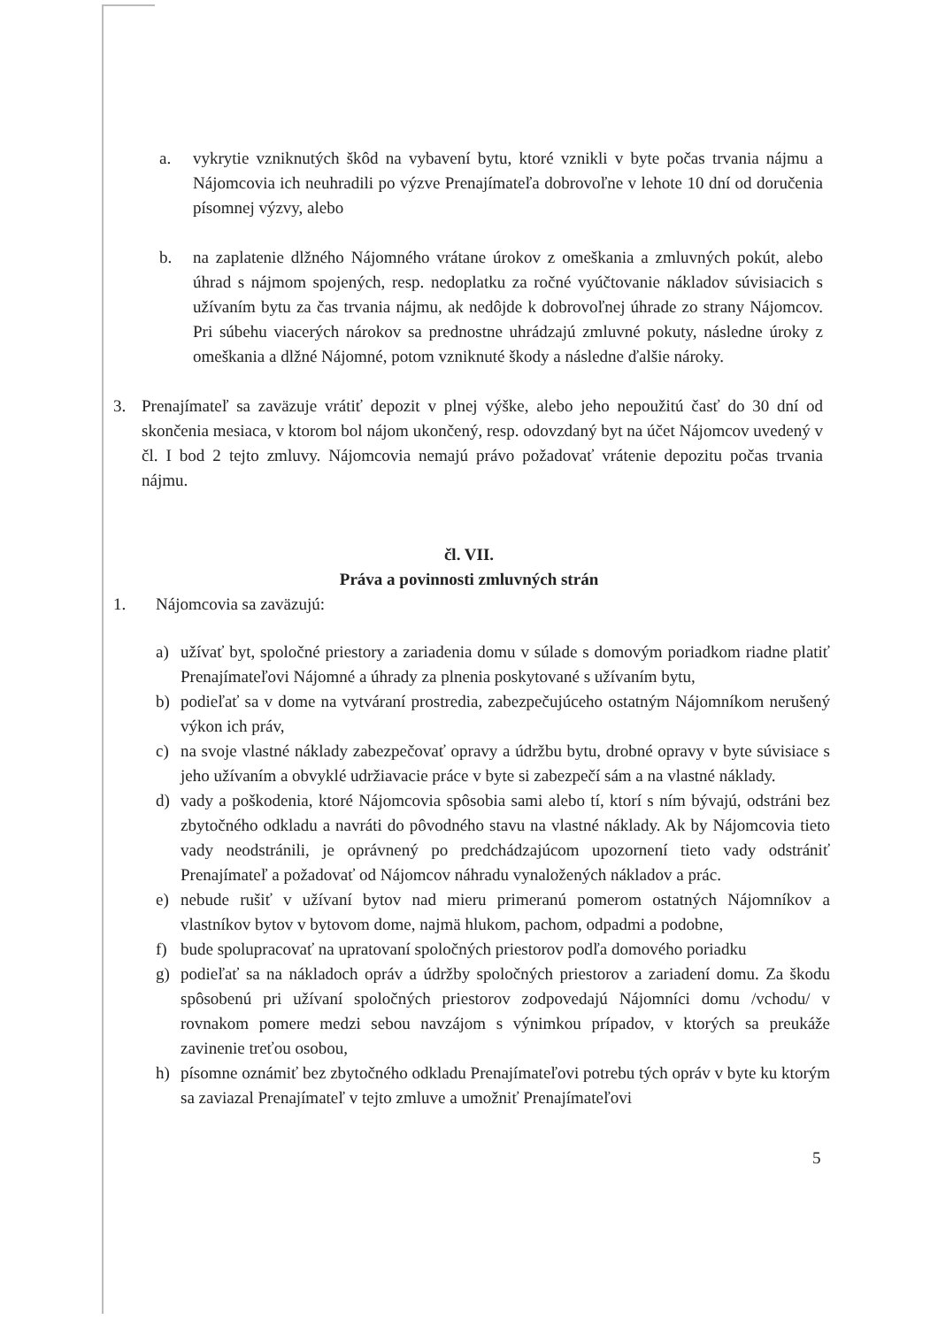a. vykrytie vzniknutých škôd na vybavení bytu, ktoré vznikli v byte počas trvania nájmu a Nájomcovia ich neuhradili po výzve Prenajímateľa dobrovoľne v lehote 10 dní od doručenia písomnej výzvy, alebo
b. na zaplatenie dlžného Nájomného vrátane úrokov z omeškania a zmluvných pokút, alebo úhrad s nájmom spojených, resp. nedoplatku za ročné vyúčtovanie nákladov súvisiacich s užívaním bytu za čas trvania nájmu, ak nedôjde k dobrovoľnej úhrade zo strany Nájomcov. Pri súbehu viacerých nárokov sa prednostne uhrádzajú zmluvné pokuty, následne úroky z omeškania a dlžné Nájomné, potom vzniknuté škody a následne ďalšie nároky.
3. Prenajímateľ sa zaväzuje vrátiť depozit v plnej výške, alebo jeho nepoužitú časť do 30 dní od skončenia mesiaca, v ktorom bol nájom ukončený, resp. odovzdaný byt na účet Nájomcov uvedený v čl. I bod 2 tejto zmluvy. Nájomcovia nemajú právo požadovať vrátenie depozitu počas trvania nájmu.
čl. VII.
Práva a povinnosti zmluvných strán
1. Nájomcovia sa zaväzujú:
a) užívať byt, spoločné priestory a zariadenia domu v súlade s domovým poriadkom riadne platiť Prenajímateľovi Nájomné a úhrady za plnenia poskytované s užívaním bytu,
b) podieľať sa v dome na vytváraní prostredia, zabezpečujúceho ostatným Nájomníkom nerušený výkon ich práv,
c) na svoje vlastné náklady zabezpečovať opravy a údržbu bytu, drobné opravy v byte súvisiace s jeho užívaním a obvyklé udržiavacie práce v byte si zabezpečí sám a na vlastné náklady.
d) vady a poškodenia, ktoré Nájomcovia spôsobia sami alebo tí, ktorí s ním bývajú, odstráni bez zbytočného odkladu a navráti do pôvodného stavu na vlastné náklady. Ak by Nájomcovia tieto vady neodstránili, je oprávnený po predchádzajúcom upozornení tieto vady odstrániť Prenajímateľ a požadovať od Nájomcov náhradu vynaložených nákladov a prác.
e) nebude rušiť v užívaní bytov nad mieru primeranú pomerom ostatných Nájomníkov a vlastníkov bytov v bytovom dome, najmä hlukom, pachom, odpadmi a podobne,
f) bude spolupracovať na upratovaní spoločných priestorov podľa domového poriadku
g) podieľať sa na nákladoch opráv a údržby spoločných priestorov a zariadení domu. Za škodu spôsobenú pri užívaní spoločných priestorov zodpovedajú Nájomníci domu /vchodu/ v rovnakom pomere medzi sebou navzájom s výnimkou prípadov, v ktorých sa preukáže zavinenie treťou osobou,
h) písomne oznámiť bez zbytočného odkladu Prenajímateľovi potrebu tých opráv v byte ku ktorým sa zaviazal Prenajímateľ v tejto zmluve a umožniť Prenajímateľovi
5